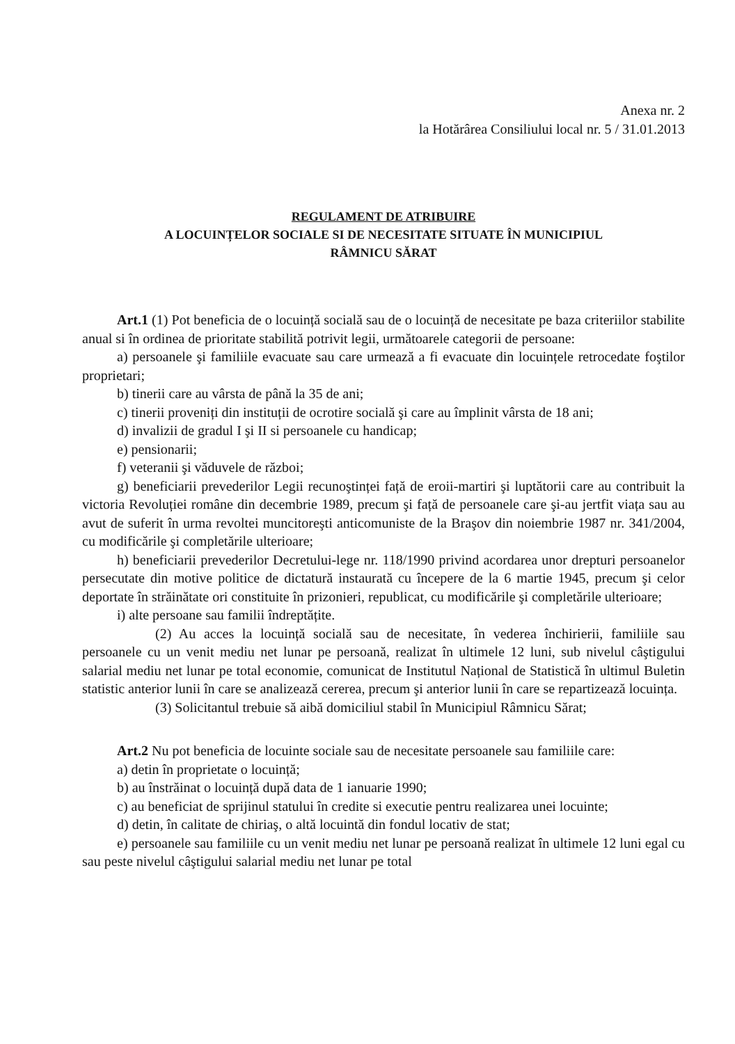Anexa nr. 2
la Hotărârea Consiliului local nr. 5 / 31.01.2013
REGULAMENT DE ATRIBUIRE
A LOCUINȚELOR SOCIALE SI DE NECESITATE SITUATE ÎN MUNICIPIUL
RÂMNICU SĂRAT
Art.1 (1) Pot beneficia de o locuință socială sau de o locuință de necesitate pe baza criteriilor stabilite anual si în ordinea de prioritate stabilită potrivit legii, următoarele categorii de persoane:
a) persoanele şi familiile evacuate sau care urmează a fi evacuate din locuințele retrocedate foştilor proprietari;
b) tinerii care au vârsta de până la 35 de ani;
c) tinerii proveniți din instituții de ocrotire socială şi care au împlinit vârsta de 18 ani;
d) invalizii de gradul I şi II si persoanele cu handicap;
e) pensionarii;
f) veteranii şi văduvele de război;
g) beneficiarii prevederilor Legii recunoştinței față de eroii-martiri şi luptătorii care au contribuit la victoria Revoluției române din decembrie 1989, precum şi față de persoanele care şi-au jertfit viața sau au avut de suferit în urma revoltei muncitoreşti anticomuniste de la Braşov din noiembrie 1987 nr. 341/2004, cu modificările şi completările ulterioare;
h) beneficiarii prevederilor Decretului-lege nr. 118/1990 privind acordarea unor drepturi persoanelor persecutate din motive politice de dictatură instaurată cu începere de la 6 martie 1945, precum şi celor deportate în străinătate ori constituite în prizonieri, republicat, cu modificările şi completările ulterioare;
i) alte persoane sau familii îndreptățite.
(2) Au acces la locuință socială sau de necesitate, în vederea închirierii, familiile sau persoanele cu un venit mediu net lunar pe persoană, realizat în ultimele 12 luni, sub nivelul câştigului salarial mediu net lunar pe total economie, comunicat de Institutul Național de Statistică în ultimul Buletin statistic anterior lunii în care se analizează cererea, precum şi anterior lunii în care se repartizează locuința.
(3) Solicitantul trebuie să aibă domiciliul stabil în Municipiul Râmnicu Sărat;
Art.2 Nu pot beneficia de locuinte sociale sau de necesitate persoanele sau familiile care:
a) detin în proprietate o locuință;
b) au înstrăinat o locuință după data de 1 ianuarie 1990;
c) au beneficiat de sprijinul statului în credite si executie pentru realizarea unei locuinte;
d) detin, în calitate de chiriaş, o altă locuintă din fondul locativ de stat;
e) persoanele sau familiile cu un venit mediu net lunar pe persoană realizat în ultimele 12 luni egal cu sau peste nivelul câştigului salarial mediu net lunar pe total